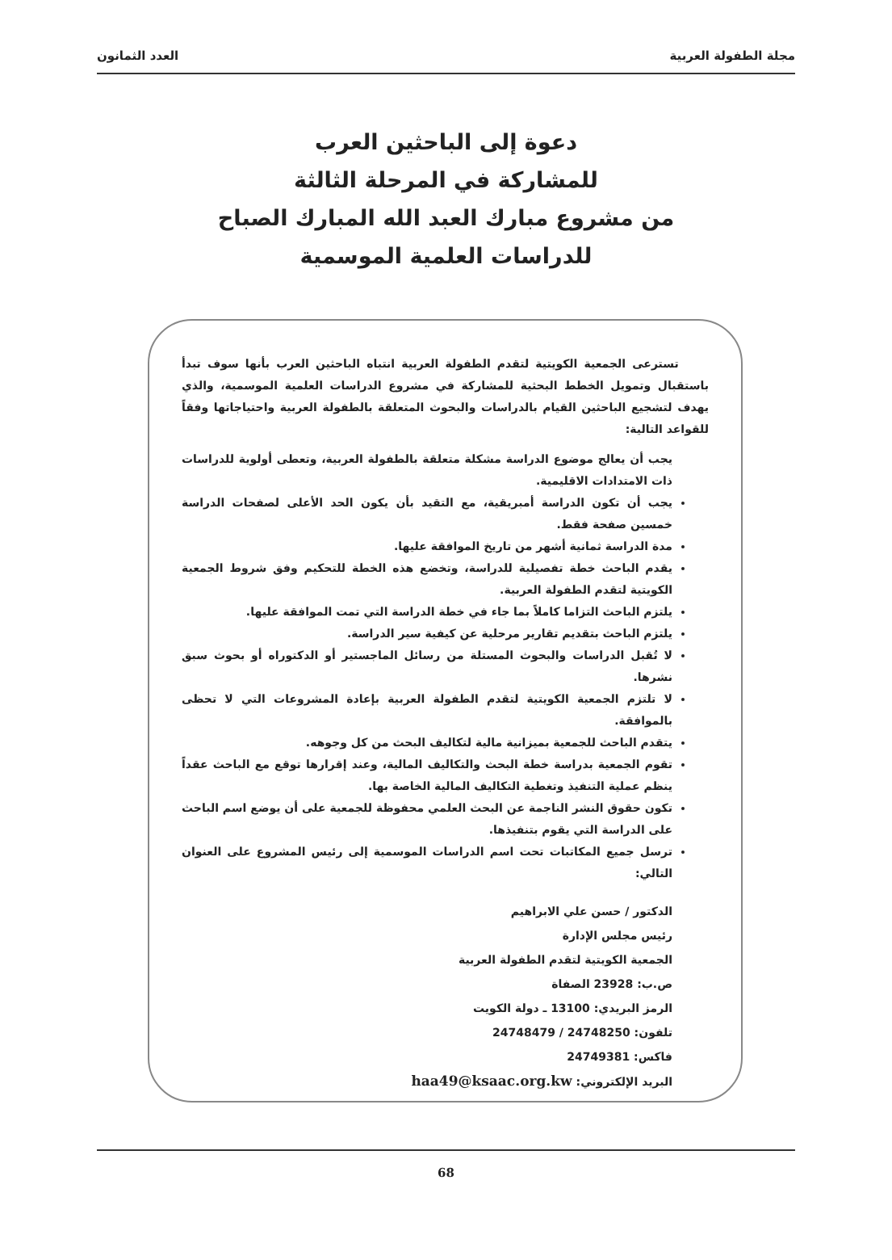مجلة الطفولة العربية العدد الثمانون
دعوة إلى الباحثين العرب
للمشاركة في المرحلة الثالثة
من مشروع مبارك العبد الله المبارك الصباح
للدراسات العلمية الموسمية
تسترعى الجمعية الكويتية لتقدم الطفولة العربية انتباه الباحثين العرب بأنها سوف تبدأ باستقبال وتمويل الخطط البحثية للمشاركة في مشروع الدراسات العلمية الموسمية، والذي يهدف لتشجيع الباحثين القيام بالدراسات والبحوث المتعلقة بالطفولة العربية واحتياجاتها وفقاً للقواعد التالية:
يجب أن يعالج موضوع الدراسة مشكلة متعلقة بالطفولة العربية، وتعطى أولوية للدراسات ذات الامتدادات الاقليمية.
يجب أن تكون الدراسة أمبريقية، مع التقيد بأن يكون الحد الأعلى لصفحات الدراسة خمسين صفحة فقط.
مدة الدراسة ثمانية أشهر من تاريخ الموافقة عليها.
يقدم الباحث خطة تفصيلية للدراسة، وتخضع هذه الخطة للتحكيم وفق شروط الجمعية الكويتية لتقدم الطفولة العربية.
يلتزم الباحث التزاما كاملاً بما جاء في خطة الدراسة التي تمت الموافقة عليها.
يلتزم الباحث بتقديم تقارير مرحلية عن كيفية سير الدراسة.
لا تُقبل الدراسات والبحوث المستلة من رسائل الماجستير أو الدكتوراه أو بحوث سبق نشرها.
لا تلتزم الجمعية الكويتية لتقدم الطفولة العربية بإعادة المشروعات التي لا تحظى بالموافقة.
يتقدم الباحث للجمعية بميزانية مالية لتكاليف البحث من كل وجوهه.
تقوم الجمعية بدراسة خطة البحث والتكاليف المالية، وعند إقرارها توقع مع الباحث عقداً ينظم عملية التنفيذ وتغطية التكاليف المالية الخاصة بها.
تكون حقوق النشر الناجمة عن البحث العلمي محفوظة للجمعية على أن يوضع اسم الباحث على الدراسة التي يقوم بتنفيذها.
ترسل جميع المكاتبات تحت اسم الدراسات الموسمية إلى رئيس المشروع على العنوان التالي:
الدكتور / حسن علي الابراهيم
رئيس مجلس الإدارة
الجمعية الكويتية لتقدم الطفولة العربية
ص.ب: 23928 الصفاة
الرمز البريدي: 13100 ـ دولة الكويت
تلفون: 24748250 / 24748479
فاكس: 24749381
البريد الإلكتروني: haa49@ksaac.org.kw
68